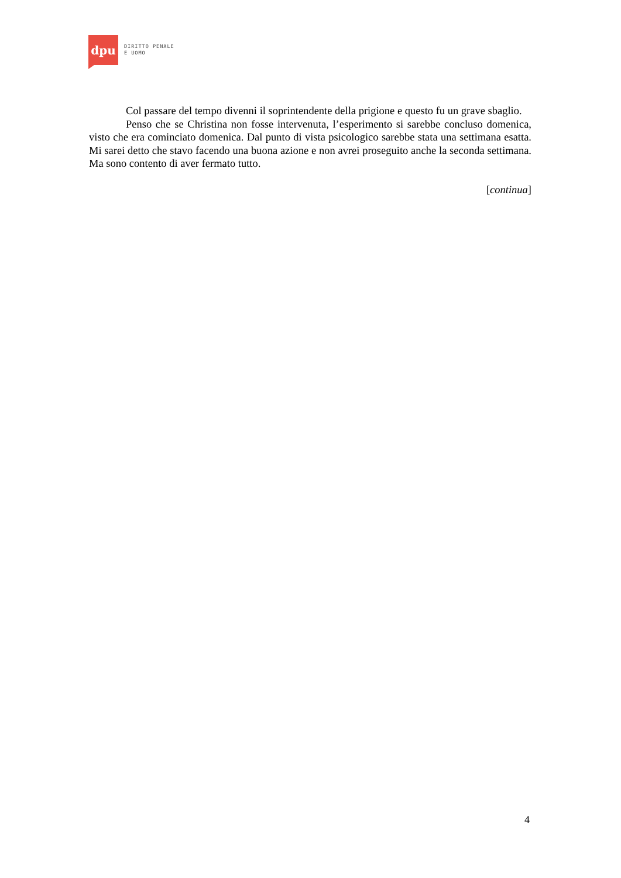dpu
DIRITTO PENALE
E UOMO
Col passare del tempo divenni il soprintendente della prigione e questo fu un grave sbaglio.
Penso che se Christina non fosse intervenuta, l’esperimento si sarebbe concluso domenica, visto che era cominciato domenica. Dal punto di vista psicologico sarebbe stata una settimana esatta. Mi sarei detto che stavo facendo una buona azione e non avrei proseguito anche la seconda settimana. Ma sono contento di aver fermato tutto.
[continua]
4